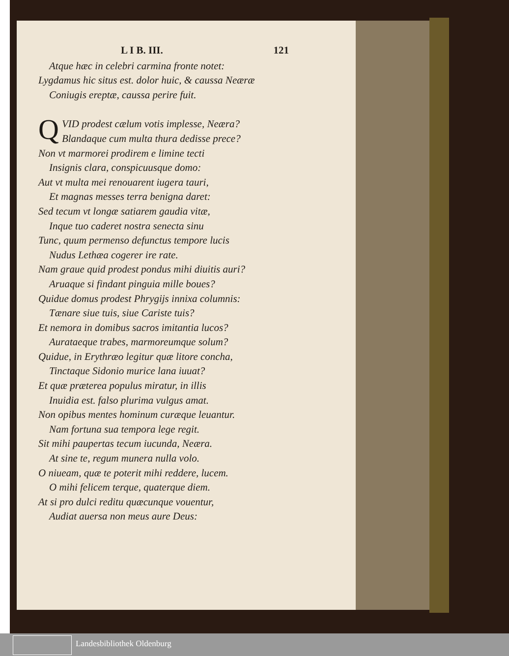L I B. III. 121
Atque hæc in celebri carmina fronte notet:
Lygdamus hic situs est. dolor huic, & caussa Neæræ
Coniugis ereptæ, caussa perire fuit.
QVID prodest cælum votis implesse, Neæra?
Blandaque cum multa thura dedisse prece?
Non vt marmorei prodirem e limine tecti
Insignis clara, conspicuusque domo:
Aut vt multa mei renouarent iugera tauri,
Et magnas messes terra benigna daret:
Sed tecum vt longæ satiarem gaudia vitæ,
Inque tuo caderet nostra senecta sinu
Tunc, quum permenso defunctus tempore lucis
Nudus Lethæa cogerer ire rate.
Nam graue quid prodest pondus mihi diuitis auri?
Aruaque si findant pinguia mille boues?
Quidue domus prodest Phrygijs innixa columnis:
Tænare siue tuis, siue Cariste tuis?
Et nemora in domibus sacros imitantia lucos?
Aurataeque trabes, marmoreumque solum?
Quidue, in Erythræo legitur quæ litore concha,
Tinctaque Sidonio murice lana iuuat?
Et quæ præterea populus miratur, in illis
Inuidia est. falso plurima vulgus amat.
Non opibus mentes hominum curæque leuantur.
Nam fortuna sua tempora lege regit.
Sit mihi paupertas tecum iucunda, Neæra.
At sine te, regum munera nulla volo.
O niueam, quæ te poterit mihi reddere, lucem.
O mihi felicem terque, quaterque diem.
At si pro dulci reditu quæcunque vouentur,
Audiat auersa non meus aure Deus:
Landesbibliothek Oldenburg